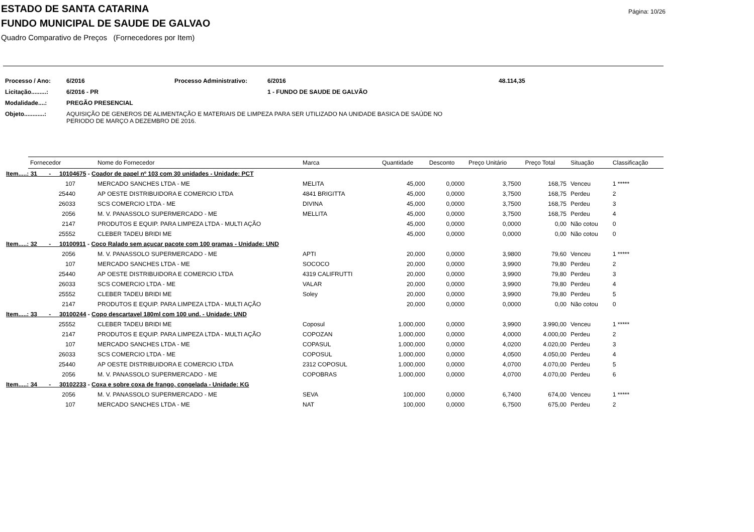Página: 10/26
ESTADO DE SANTA CATARINA
FUNDO MUNICIPAL DE SAUDE DE GALVAO
Quadro Comparativo de Preços (Fornecedores por Item)
| Processo / Ano: | 6/2016 | Processo Administrativo: | 6/2016 | 48.114,35 |
| Licitação.........: | 6/2016 - PR | | 1 - FUNDO DE SAUDE DE GALVÃO | |
| Modalidade....: | PREGÃO PRESENCIAL | | | |
| Objeto............: | AQUISIÇÃO DE GENEROS DE ALIMENTAÇÃO E MATERIAIS DE LIMPEZA PARA SER UTILIZADO NA UNIDADE BASICA DE SAÚDE NO PERIODO DE MARÇO A DEZEMBRO DE 2016. | | | |
| | Fornecedor | Nome do Fornecedor | Marca | Quantidade | Desconto | Preço Unitário | Preço Total | Situação | Classificação |
| --- | --- | --- | --- | --- | --- | --- | --- | --- | --- |
| Item.....: 31 - 10104675 - Coador de papel nº 103 com 30 unidades - Unidade: PCT | | | | | | | | | |
| | 107 | MERCADO SANCHES LTDA - ME | MELITA | 45,000 | 0,0000 | 3,7500 | 168,75 | Venceu | 1 ***** |
| | 25440 | AP OESTE DISTRIBUIDORA E COMERCIO LTDA | 4841 BRIGITTA | 45,000 | 0,0000 | 3,7500 | 168,75 | Perdeu | 2 |
| | 26033 | SCS COMERCIO LTDA - ME | DIVINA | 45,000 | 0,0000 | 3,7500 | 168,75 | Perdeu | 3 |
| | 2056 | M. V. PANASSOLO SUPERMERCADO - ME | MELLITA | 45,000 | 0,0000 | 3,7500 | 168,75 | Perdeu | 4 |
| | 2147 | PRODUTOS E EQUIP. PARA LIMPEZA LTDA - MULTI AÇÃO | | 45,000 | 0,0000 | 0,0000 | 0,00 | Não cotou | 0 |
| | 25552 | CLEBER TADEU BRIDI ME | | 45,000 | 0,0000 | 0,0000 | 0,00 | Não cotou | 0 |
| Item.....: 32 - 10100911 - Coco Ralado sem açucar pacote com 100 gramas - Unidade: UND | | | | | | | | | |
| | 2056 | M. V. PANASSOLO SUPERMERCADO - ME | APTI | 20,000 | 0,0000 | 3,9800 | 79,60 | Venceu | 1 ***** |
| | 107 | MERCADO SANCHES LTDA - ME | SOCOCO | 20,000 | 0,0000 | 3,9900 | 79,80 | Perdeu | 2 |
| | 25440 | AP OESTE DISTRIBUIDORA E COMERCIO LTDA | 4319 CALIFRUTTI | 20,000 | 0,0000 | 3,9900 | 79,80 | Perdeu | 3 |
| | 26033 | SCS COMERCIO LTDA - ME | VALAR | 20,000 | 0,0000 | 3,9900 | 79,80 | Perdeu | 4 |
| | 25552 | CLEBER TADEU BRIDI ME | Soley | 20,000 | 0,0000 | 3,9900 | 79,80 | Perdeu | 5 |
| | 2147 | PRODUTOS E EQUIP. PARA LIMPEZA LTDA - MULTI AÇÃO | | 20,000 | 0,0000 | 0,0000 | 0,00 | Não cotou | 0 |
| Item.....: 33 - 30100244 - Copo descartavel 180ml com 100 und. - Unidade: UND | | | | | | | | | |
| | 25552 | CLEBER TADEU BRIDI ME | Coposul | 1.000,000 | 0,0000 | 3,9900 | 3.990,00 | Venceu | 1 ***** |
| | 2147 | PRODUTOS E EQUIP. PARA LIMPEZA LTDA - MULTI AÇÃO | COPOZAN | 1.000,000 | 0,0000 | 4,0000 | 4.000,00 | Perdeu | 2 |
| | 107 | MERCADO SANCHES LTDA - ME | COPASUL | 1.000,000 | 0,0000 | 4,0200 | 4.020,00 | Perdeu | 3 |
| | 26033 | SCS COMERCIO LTDA - ME | COPOSUL | 1.000,000 | 0,0000 | 4,0500 | 4.050,00 | Perdeu | 4 |
| | 25440 | AP OESTE DISTRIBUIDORA E COMERCIO LTDA | 2312 COPOSUL | 1.000,000 | 0,0000 | 4,0700 | 4.070,00 | Perdeu | 5 |
| | 2056 | M. V. PANASSOLO SUPERMERCADO - ME | COPOBRAS | 1.000,000 | 0,0000 | 4,0700 | 4.070,00 | Perdeu | 6 |
| Item.....: 34 - 30102233 - Coxa e sobre coxa de frango, congelada - Unidade: KG | | | | | | | | | |
| | 2056 | M. V. PANASSOLO SUPERMERCADO - ME | SEVA | 100,000 | 0,0000 | 6,7400 | 674,00 | Venceu | 1 ***** |
| | 107 | MERCADO SANCHES LTDA - ME | NAT | 100,000 | 0,0000 | 6,7500 | 675,00 | Perdeu | 2 |